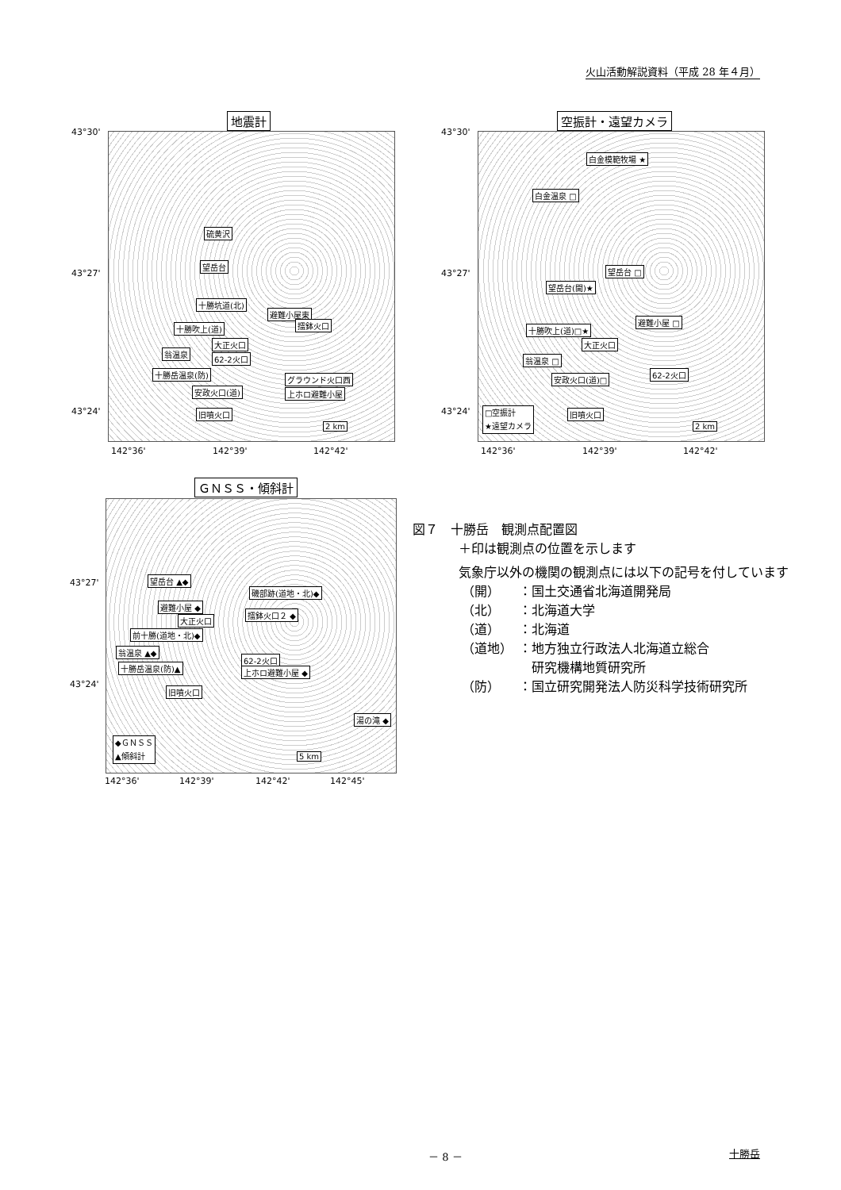火山活動解説資料（平成 28 年４月）
地震計
硫黄沢
望岳台
十勝坑道(北)
十勝吹上(道)
避難小屋東
擂鉢火口
大正火口
翁温泉
62-2火口
十勝岳温泉(防)
グラウンド火口西
安政火口(道) 上ホロ避難小屋
旧噴火口
2 km
43°30'
43°27'
43°24'
142°36' 142°39' 142°42'
空振計・遠望カメラ
白金模範牧場 ★
白金温泉 □
望岳台 □
望岳台(開)★
十勝吹上(道)□★
避難小屋 □
大正火口
翁温泉 □
62-2火口
安政火口(道)□
旧噴火口 □空振計
★遠望カメラ
2 km
43°30'
43°27'
43°24'
142°36' 142°39' 142°42'
ＧＮＳＳ・傾斜計
望岳台 ▲◆
磯部跡(道地・北)◆
避難小屋 ◆
擂鉢火口２ ◆
大正火口
前十勝(道地・北)◆
翁温泉 ▲◆
62-2火口
十勝岳温泉(防)▲ 上ホロ避難小屋 ◆
旧噴火口
湯の滝 ◆
◆ＧＮＳＳ
▲傾斜計
5 km
43°27'
43°24'
142°36' 142°39' 142°42' 142°45'
図７　十勝岳　観測点配置図
＋印は観測点の位置を示します
気象庁以外の機関の観測点には以下の記号を付しています
| （開） | ：国土交通省北海道開発局 |
| （北） | ：北海道大学 |
| （道） | ：北海道 |
| （道地） | ：地方独立行政法人北海道立総合 研究機構地質研究所 |
| （防） | ：国立研究開発法人防災科学技術研究所 |
－ 8 － 十勝岳